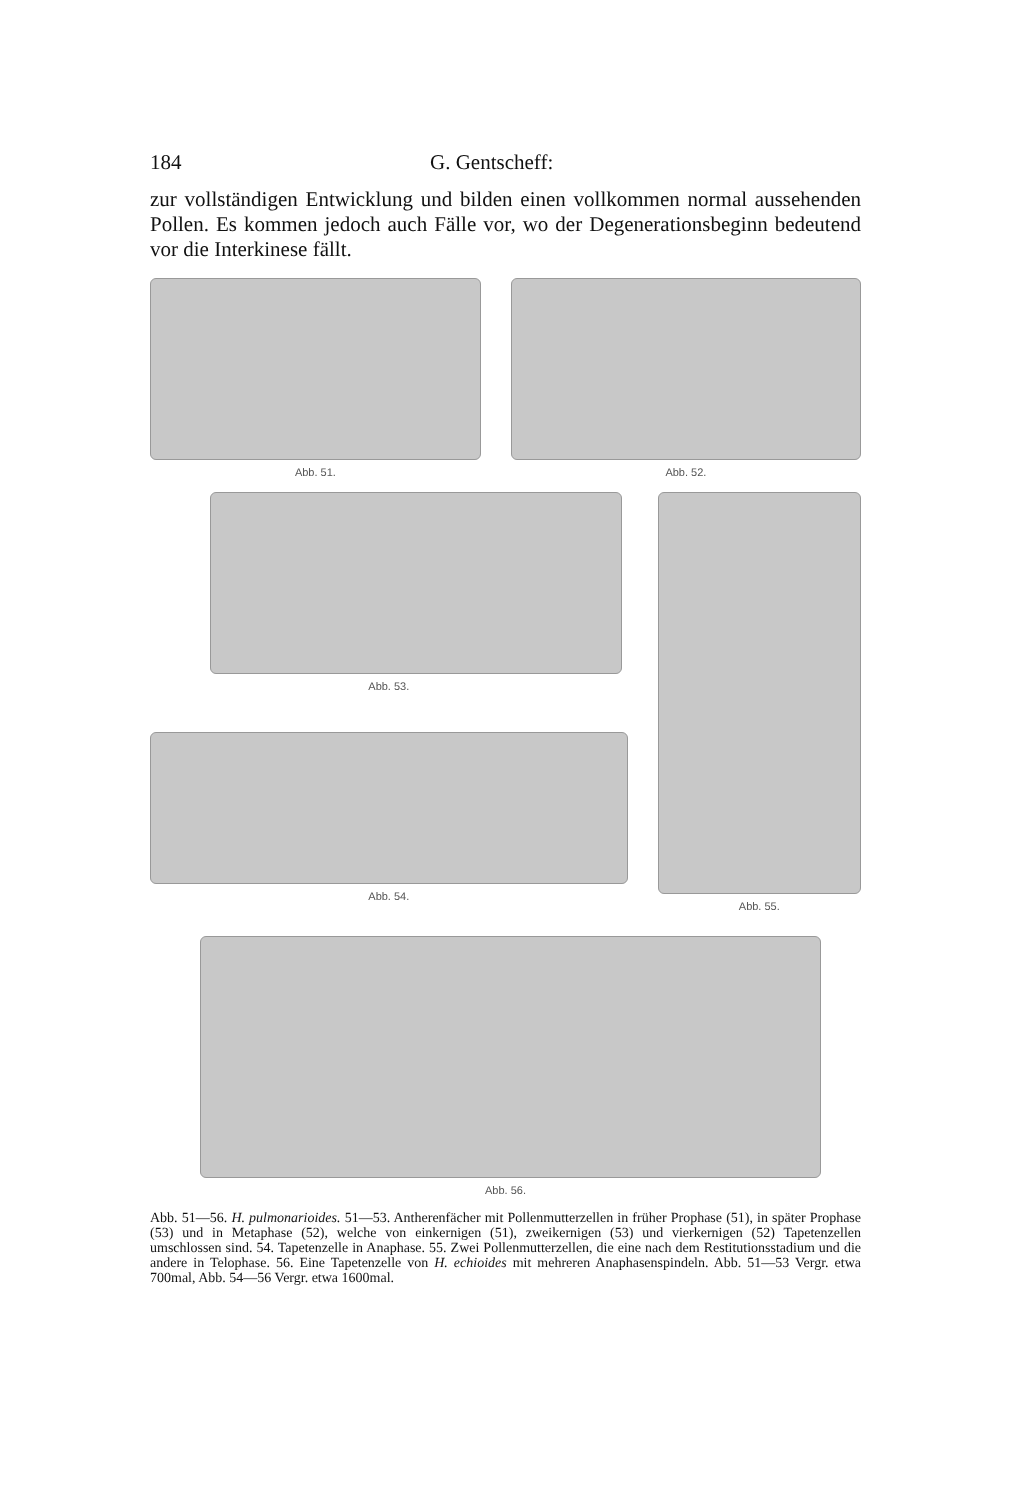184 G. Gentscheff:
zur vollständigen Entwicklung und bilden einen vollkommen normal aussehenden Pollen. Es kommen jedoch auch Fälle vor, wo der Degenerationsbeginn bedeutend vor die Interkinese fällt.
Abb. 51. Abb. 52.
Abb. 53.
Abb. 54.
Abb. 55.
Abb. 56.
Abb. 51—56. H. pulmonarioides. 51—53. Antherenfächer mit Pollenmutterzellen in früher Prophase (51), in später Prophase (53) und in Metaphase (52), welche von einkernigen (51), zweikernigen (53) und vierkernigen (52) Tapetenzellen umschlossen sind. 54. Tapetenzelle in Anaphase. 55. Zwei Pollenmutterzellen, die eine nach dem Restitutionsstadium und die andere in Telophase. 56. Eine Tapetenzelle von H. echioides mit mehreren Anaphasenspindeln. Abb. 51—53 Vergr. etwa 700mal, Abb. 54—56 Vergr. etwa 1600mal.